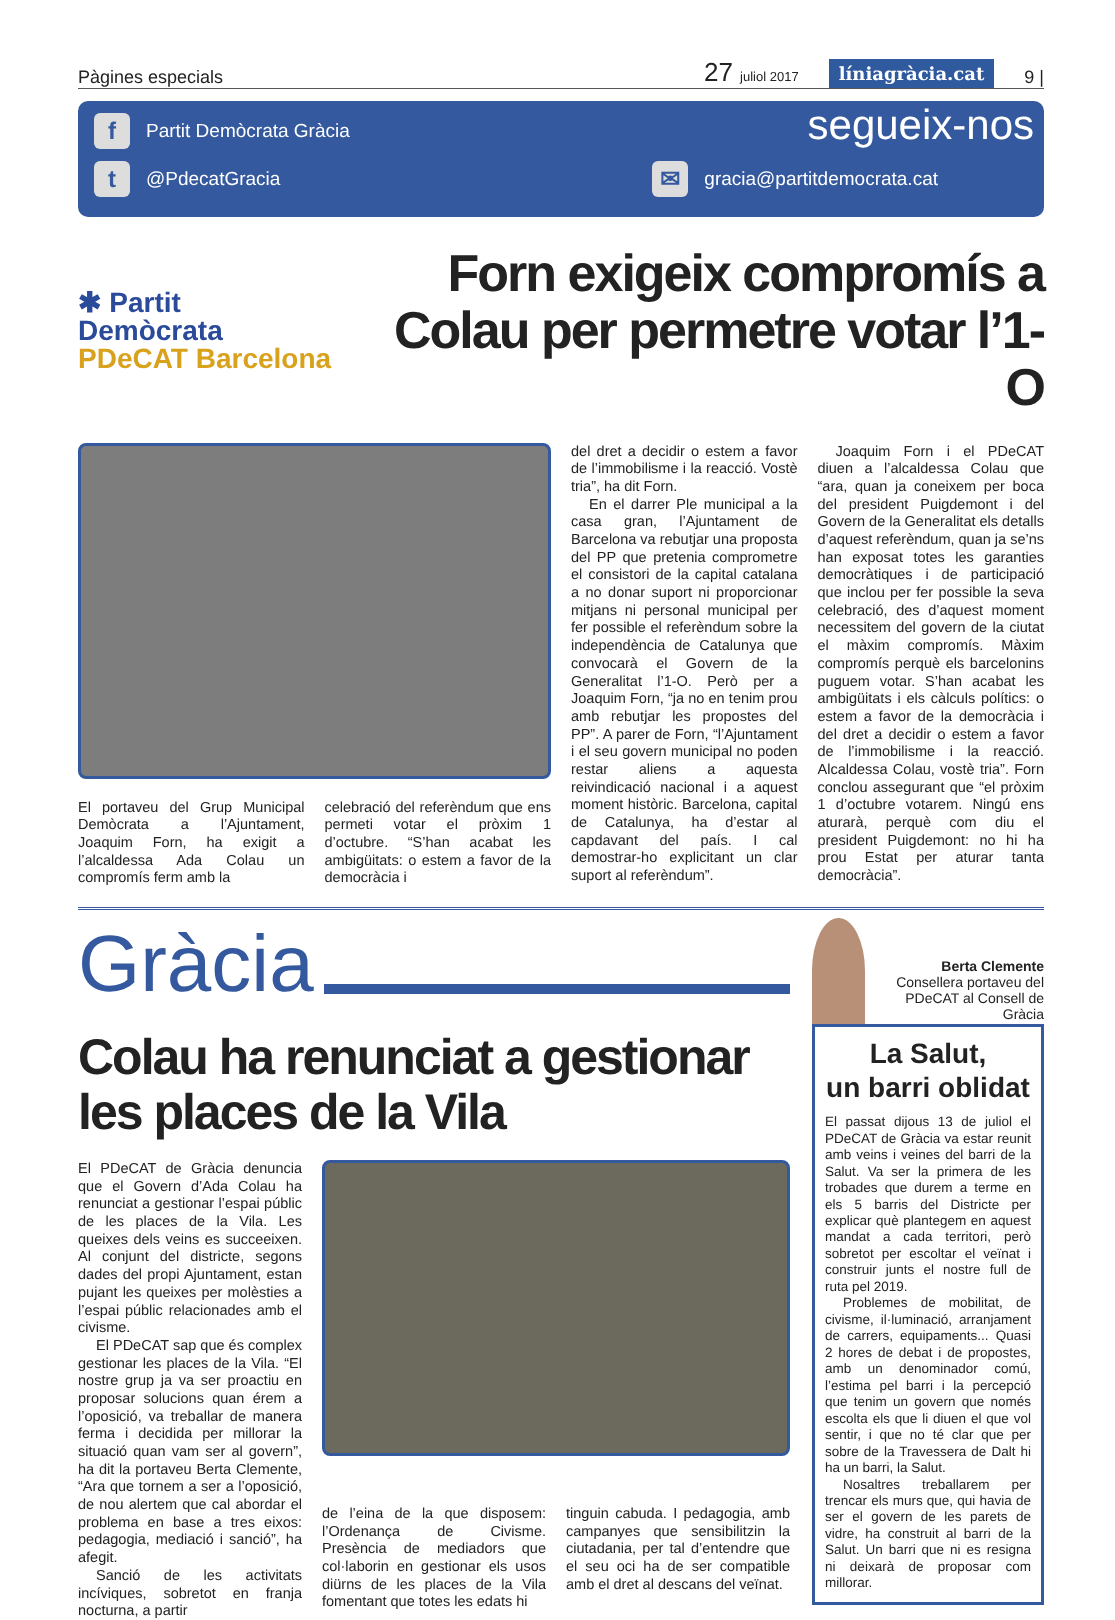Pàgines especials
27 juliol 2017
líniagràcia.cat
9 |
segueix-nos
f
Partit Demòcrata Gràcia
t
@PdecatGracia
✉
gracia@partitdemocrata.cat
✱ Partit
Demòcrata
PDeCAT Barcelona
Forn exigeix compromís a Colau per permetre votar l’1-O
del dret a decidir o estem a favor de l’immobilisme i la reacció. Vostè tria”, ha dit Forn.
En el darrer Ple municipal a la casa gran, l’Ajuntament de Barcelona va rebutjar una proposta del PP que pretenia comprometre el consistori de la capital catalana a no donar suport ni proporcionar mitjans ni personal municipal per fer possible el referèndum sobre la independència de Catalunya que convocarà el Govern de la Generalitat l’1-O. Però per a Joaquim Forn, “ja no en tenim prou amb rebutjar les propostes del PP”. A parer de Forn, “l’Ajuntament i el seu govern municipal no poden restar aliens a aquesta reivindicació nacional i a aquest moment històric. Barcelona, capital de Catalunya, ha d’estar al capdavant del país. I cal demostrar-ho explicitant un clar suport al referèndum”.
Joaquim Forn i el PDeCAT diuen a l’alcaldessa Colau que “ara, quan ja coneixem per boca del president Puigdemont i del Govern de la Generalitat els detalls d’aquest referèndum, quan ja se’ns han exposat totes les garanties democràtiques i de participació que inclou per fer possible la seva celebració, des d’aquest moment necessitem del govern de la ciutat el màxim compromís. Màxim compromís perquè els barcelonins puguem votar. S’han acabat les ambigüitats i els càlculs polítics: o estem a favor de la democràcia i del dret a decidir o estem a favor de l’immobilisme i la reacció. Alcaldessa Colau, vostè tria”. Forn conclou assegurant que “el pròxim 1 d’octubre votarem. Ningú ens aturarà, perquè com diu el president Puigdemont: no hi ha prou Estat per aturar tanta democràcia”.
El portaveu del Grup Municipal Demòcrata a l’Ajuntament, Joaquim Forn, ha exigit a l’alcaldessa Ada Colau un compromís ferm amb la
celebració del referèndum que ens permeti votar el pròxim 1 d’octubre. “S’han acabat les ambigüitats: o estem a favor de la democràcia i
Gràcia
Colau ha renunciat a gestionar les places de la Vila
El PDeCAT de Gràcia denuncia que el Govern d’Ada Colau ha renunciat a gestionar l’espai públic de les places de la Vila. Les queixes dels veins es succeeixen. Al conjunt del districte, segons dades del propi Ajuntament, estan pujant les queixes per molèsties a l’espai públic relacionades amb el civisme.
El PDeCAT sap que és complex gestionar les places de la Vila. “El nostre grup ja va ser proactiu en proposar solucions quan érem a l’oposició, va treballar de manera ferma i decidida per millorar la situació quan vam ser al govern”, ha dit la portaveu Berta Clemente, “Ara que tornem a ser a l’oposició, de nou alertem que cal abordar el problema en base a tres eixos: pedagogia, mediació i sanció”, ha afegit.
Sanció de les activitats incíviques, sobretot en franja nocturna, a partir
de l’eina de la que disposem: l’Ordenança de Civisme. Presència de mediadors que col·laborin en gestionar els usos diürns de les places de la Vila fomentant que totes les edats hi
tinguin cabuda. I pedagogia, amb campanyes que sensibilitzin la ciutadania, per tal d’entendre que el seu oci ha de ser compatible amb el dret al descans del veïnat.
Berta Clemente
Consellera portaveu del PDeCAT al Consell de Gràcia
La Salut,
un barri oblidat
El passat dijous 13 de juliol el PDeCAT de Gràcia va estar reunit amb veins i veines del barri de la Salut. Va ser la primera de les trobades que durem a terme en els 5 barris del Districte per explicar què plantegem en aquest mandat a cada territori, però sobretot per escoltar el veïnat i construir junts el nostre full de ruta pel 2019.
Problemes de mobilitat, de civisme, il·luminació, arranjament de carrers, equipaments... Quasi 2 hores de debat i de propostes, amb un denominador comú, l’estima pel barri i la percepció que tenim un govern que només escolta els que li diuen el que vol sentir, i que no té clar que per sobre de la Travessera de Dalt hi ha un barri, la Salut.
Nosaltres treballarem per trencar els murs que, qui havia de ser el govern de les parets de vidre, ha construit al barri de la Salut. Un barri que ni es resigna ni deixarà de proposar com millorar.